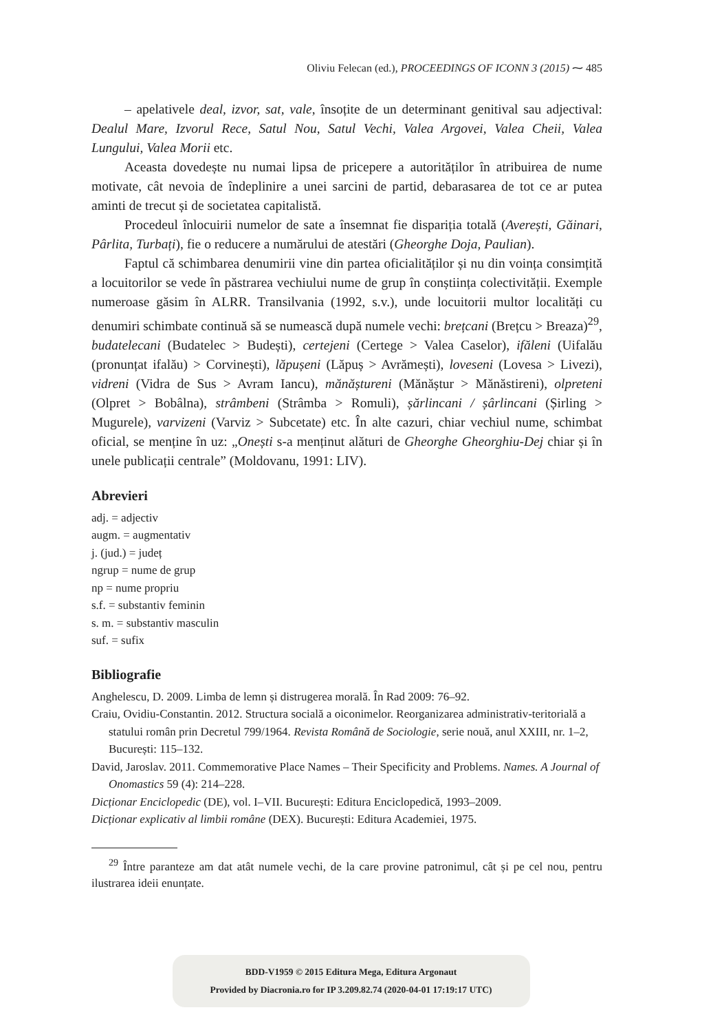Oliviu Felecan (ed.), PROCEEDINGS OF ICONN 3 (2015) ⁓ 485
– apelativele deal, izvor, sat, vale, însoțite de un determinant genitival sau adjectival: Dealul Mare, Izvorul Rece, Satul Nou, Satul Vechi, Valea Argovei, Valea Cheii, Valea Lungului, Valea Morii etc.
Aceasta dovedește nu numai lipsa de pricepere a autorităților în atribuirea de nume motivate, cât nevoia de îndeplinire a unei sarcini de partid, debarasarea de tot ce ar putea aminti de trecut și de societatea capitalistă.
Procedeul înlocuirii numelor de sate a însemnat fie dispariția totală (Averești, Găinari, Pârlita, Turbați), fie o reducere a numărului de atestări (Gheorghe Doja, Paulian).
Faptul că schimbarea denumirii vine din partea oficialităților și nu din voința consimțită a locuitorilor se vede în păstrarea vechiului nume de grup în conștiința colectivității. Exemple numeroase găsim în ALRR. Transilvania (1992, s.v.), unde locuitorii multor localități cu denumiri schimbate continuă să se numească după numele vechi: brețcani (Brețcu > Breaza)<sup>29</sup>, budatelecani (Budatelec > Budești), certejeni (Certege > Valea Caselor), ifăleni (Uifalău (pronunțat ifalău) > Corvinești), lăpușeni (Lăpuș > Avrămești), loveseni (Lovesa > Livezi), vidreni (Vidra de Sus > Avram Iancu), mănăștureni (Mănăștur > Mănăstireni), olpreteni (Olpret > Bobâlna), strâmbeni (Strâmba > Romuli), șărlincani / șârlincani (Șirling > Mugurele), varvizeni (Varviz > Subcetate) etc. În alte cazuri, chiar vechiul nume, schimbat oficial, se menține în uz: „Onești s-a menținut alături de Gheorghe Gheorghiu-Dej chiar și în unele publicații centrale” (Moldovanu, 1991: LIV).
Abrevieri
adj. = adjectiv
augm. = augmentativ
j. (jud.) = județ
ngrup = nume de grup
np = nume propriu
s.f. = substantiv feminin
s. m. = substantiv masculin
suf. = sufix
Bibliografie
Anghelescu, D. 2009. Limba de lemn și distrugerea morală. În Rad 2009: 76–92.
Craiu, Ovidiu-Constantin. 2012. Structura socială a oiconimelor. Reorganizarea administrativ-teritorială a statului român prin Decretul 799/1964. Revista Română de Sociologie, serie nouă, anul XXIII, nr. 1–2, București: 115–132.
David, Jaroslav. 2011. Commemorative Place Names – Their Specificity and Problems. Names. A Journal of Onomastics 59 (4): 214–228.
Dicționar Enciclopedic (DE), vol. I–VII. București: Editura Enciclopedică, 1993–2009.
Dicționar explicativ al limbii române (DEX). București: Editura Academiei, 1975.
<sup>29</sup> Între paranteze am dat atât numele vechi, de la care provine patronimul, cât și pe cel nou, pentru ilustrarea ideii enunțate.
BDD-V1959 © 2015 Editura Mega, Editura Argonaut
Provided by Diacronia.ro for IP 3.209.82.74 (2020-04-01 17:19:17 UTC)